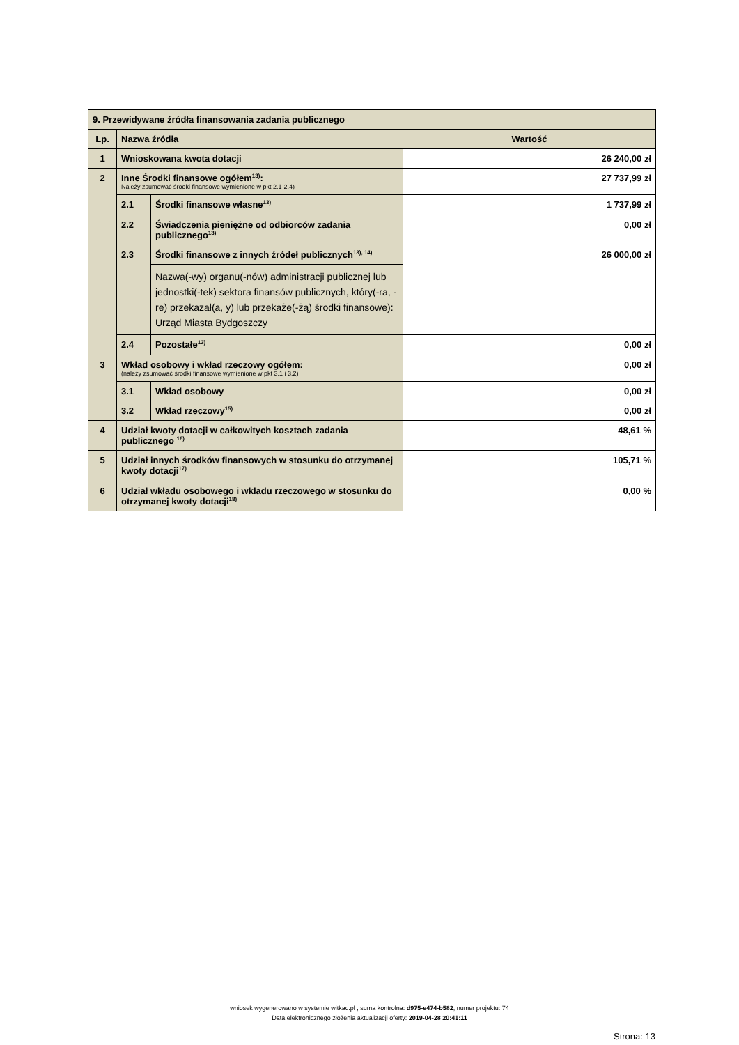| 9. Przewidywane źródła finansowania zadania publicznego | | | |
| Lp. | Nazwa źródła | | Wartość |
| 1 | Wnioskowana kwota dotacji | | 26 240,00 zł |
| 2 | Inne Środki finansowe ogółem<sup>13)</sup>: Należy zsumować środki finansowe wymienione w pkt 2.1-2.4) | | 27 737,99 zł |
| | 2.1 | Środki finansowe własne<sup>13)</sup> | 1 737,99 zł |
| | 2.2 | Świadczenia pieniężne od odbiorców zadania publicznego<sup>13)</sup> | 0,00 zł |
| | 2.3 | Środki finansowe z innych źródeł publicznych<sup>13), 14)</sup> | 26 000,00 zł |
| | | Nazwa(-wy) organu(-nów) administracji publicznej lub jednostki(-tek) sektora finansów publicznych, który(-ra, -re) przekazał(a, y) lub przekaże(-żą) środki finansowe): Urząd Miasta Bydgoszczy | |
| | 2.4 | Pozostałe<sup>13)</sup> | 0,00 zł |
| 3 | Wkład osobowy i wkład rzeczowy ogółem: (należy zsumować środki finansowe wymienione w pkt 3.1 i 3.2) | | 0,00 zł |
| | 3.1 | Wkład osobowy | 0,00 zł |
| | 3.2 | Wkład rzeczowy<sup>15)</sup> | 0,00 zł |
| 4 | Udział kwoty dotacji w całkowitych kosztach zadania publicznego <sup>16)</sup> | | 48,61 % |
| 5 | Udział innych środków finansowych w stosunku do otrzymanej kwoty dotacji<sup>17)</sup> | | 105,71 % |
| 6 | Udział wkładu osobowego i wkładu rzeczowego w stosunku do otrzymanej kwoty dotacji<sup>18)</sup> | | 0,00 % |
wniosek wygenerowano w systemie witkac.pl , suma kontrolna: d975-e474-b582, numer projektu: 74
Data elektronicznego złożenia aktualizacji oferty: 2019-04-28 20:41:11
Strona: 13